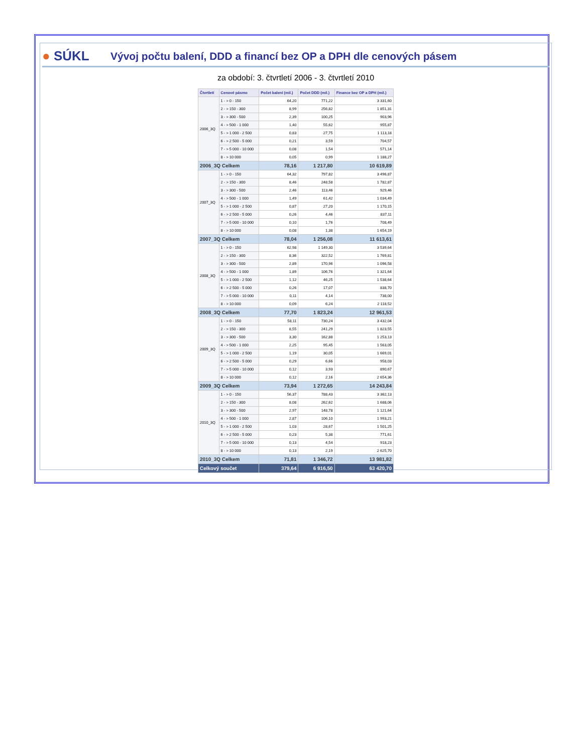● SÚKL
Vývoj počtu balení, DDD a financí bez OP a DPH dle cenových pásem
za období: 3. čtvrtletí 2006 - 3. čtvrtletí 2010
| Čtvrtletí | Cenové pásmo | Počet balení (mil.) | Počet DDD (mil.) | Finance bez OP a DPH (mil.) |
| --- | --- | --- | --- | --- |
| 2006_3Q | 1 - > 0 - 150 | 64,20 | 771,22 | 3 331,60 |
| | 2 - > 150 - 300 | 8,99 | 256,82 | 1 851,31 |
| | 3 - > 300 - 500 | 2,39 | 100,25 | 903,96 |
| | 4 - > 500 - 1 000 | 1,40 | 55,62 | 955,87 |
| | 5 - > 1 000 - 2 500 | 0,83 | 27,75 | 1 113,18 |
| | 6 - > 2 500 - 5 000 | 0,21 | 3,59 | 704,57 |
| | 7 - > 5 000 - 10 000 | 0,08 | 1,54 | 571,14 |
| | 8 - > 10 000 | 0,05 | 0,99 | 1 188,27 |
| 2006_3Q Celkem | | 78,16 | 1 217,80 | 10 619,89 |
| 2007_3Q | 1 - > 0 - 150 | 64,32 | 797,82 | 3 496,87 |
| | 2 - > 150 - 300 | 8,46 | 248,58 | 1 782,87 |
| | 3 - > 300 - 500 | 2,46 | 113,46 | 929,46 |
| | 4 - > 500 - 1 000 | 1,49 | 61,42 | 1 034,49 |
| | 5 - > 1 000 - 2 500 | 0,87 | 27,20 | 1 170,15 |
| | 6 - > 2 500 - 5 000 | 0,26 | 4,46 | 837,11 |
| | 7 - > 5 000 - 10 000 | 0,10 | 1,76 | 708,49 |
| | 8 - > 10 000 | 0,08 | 1,38 | 1 654,19 |
| 2007_3Q Celkem | | 78,04 | 1 256,08 | 11 613,61 |
| 2008_3Q | 1 - > 0 - 150 | 62,98 | 1 149,30 | 3 539,64 |
| | 2 - > 150 - 300 | 8,36 | 322,52 | 1 769,81 |
| | 3 - > 300 - 500 | 2,89 | 170,96 | 1 096,58 |
| | 4 - > 500 - 1 000 | 1,89 | 106,76 | 1 321,64 |
| | 5 - > 1 000 - 2 500 | 1,12 | 46,25 | 1 538,64 |
| | 6 - > 2 500 - 5 000 | 0,26 | 17,07 | 838,70 |
| | 7 - > 5 000 - 10 000 | 0,11 | 4,14 | 738,00 |
| | 8 - > 10 000 | 0,09 | 6,24 | 2 118,52 |
| 2008_3Q Celkem | | 77,70 | 1 823,24 | 12 961,53 |
| 2009_3Q | 1 - > 0 - 150 | 58,11 | 730,24 | 3 432,04 |
| | 2 - > 150 - 300 | 8,55 | 241,29 | 1 823,55 |
| | 3 - > 300 - 500 | 3,30 | 162,88 | 1 253,13 |
| | 4 - > 500 - 1 000 | 2,25 | 95,45 | 1 563,05 |
| | 5 - > 1 000 - 2 500 | 1,19 | 30,05 | 1 669,01 |
| | 6 - > 2 500 - 5 000 | 0,29 | 6,66 | 958,03 |
| | 7 - > 5 000 - 10 000 | 0,12 | 3,93 | 890,67 |
| | 8 - > 10 000 | 0,12 | 2,16 | 2 654,36 |
| 2009_3Q Celkem | | 73,94 | 1 272,65 | 14 243,84 |
| 2010_3Q | 1 - > 0 - 150 | 56,37 | 788,43 | 3 362,13 |
| | 2 - > 150 - 300 | 8,08 | 262,62 | 1 688,06 |
| | 3 - > 300 - 500 | 2,97 | 148,78 | 1 121,64 |
| | 4 - > 500 - 1 000 | 2,87 | 106,10 | 1 993,21 |
| | 5 - > 1 000 - 2 500 | 1,03 | 28,67 | 1 501,25 |
| | 6 - > 2 500 - 5 000 | 0,23 | 5,38 | 771,61 |
| | 7 - > 5 000 - 10 000 | 0,13 | 4,54 | 918,23 |
| | 8 - > 10 000 | 0,13 | 2,19 | 2 625,70 |
| 2010_3Q Celkem | | 71,81 | 1 346,72 | 13 981,82 |
| Celkový součet | | 379,64 | 6 916,50 | 63 420,70 |